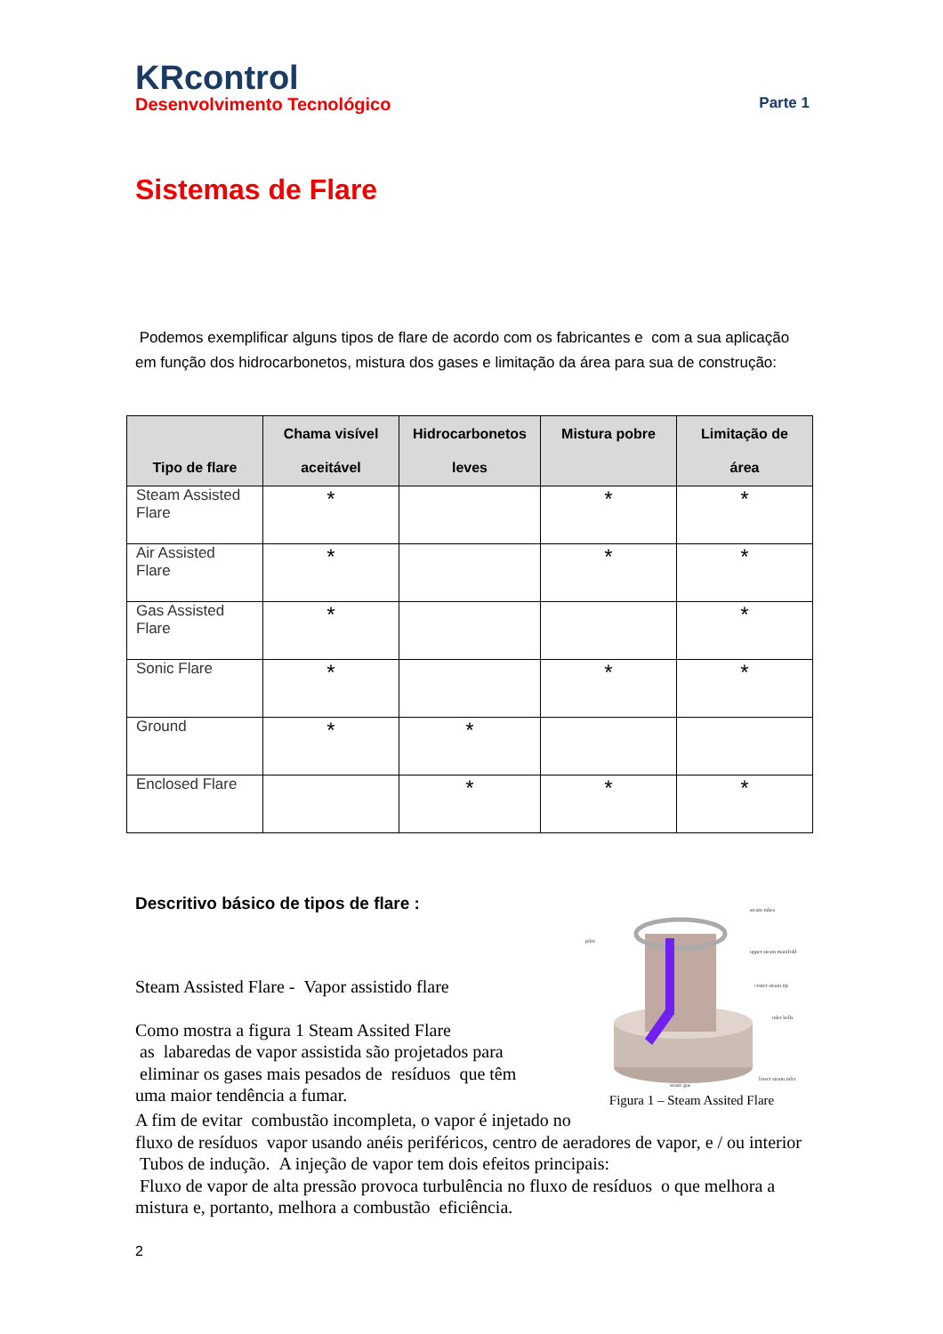KRcontrol
Desenvolvimento Tecnológico Parte 1
Sistemas de Flare
Podemos exemplificar alguns tipos de flare de acordo com os fabricantes e com a sua aplicação em função dos hidrocarbonetos, mistura dos gases e limitação da área para sua de construção:
| Tipo de flare | Chama visível aceitável | Hidrocarbonetos leves | Mistura pobre | Limitação de área |
| --- | --- | --- | --- | --- |
| Steam Assisted Flare | * | | * | * |
| Air Assisted Flare | * | | * | * |
| Gas Assisted Flare | * | | | * |
| Sonic Flare | * | | * | * |
| Ground | * | * | | |
| Enclosed Flare | | * | * | * |
Descritivo básico de tipos de flare :
Steam Assisted Flare - Vapor assistido flare
Como mostra a figura 1 Steam Assited Flare
as labaredas de vapor assistida são projetados para
eliminar os gases mais pesados de resíduos que têm
uma maior tendência a fumar.
pilot
steam tubes
upper steam manifold
center steam tip
lower steam inlet
waste gas
inlet bells
Figura 1 – Steam Assited Flare
A fim de evitar combustão incompleta, o vapor é injetado no
fluxo de resíduos vapor usando anéis periféricos, centro de aeradores de vapor, e / ou interior Tubos de indução. A injeção de vapor tem dois efeitos principais:
Fluxo de vapor de alta pressão provoca turbulência no fluxo de resíduos o que melhora a mistura e, portanto, melhora a combustão eficiência.
2